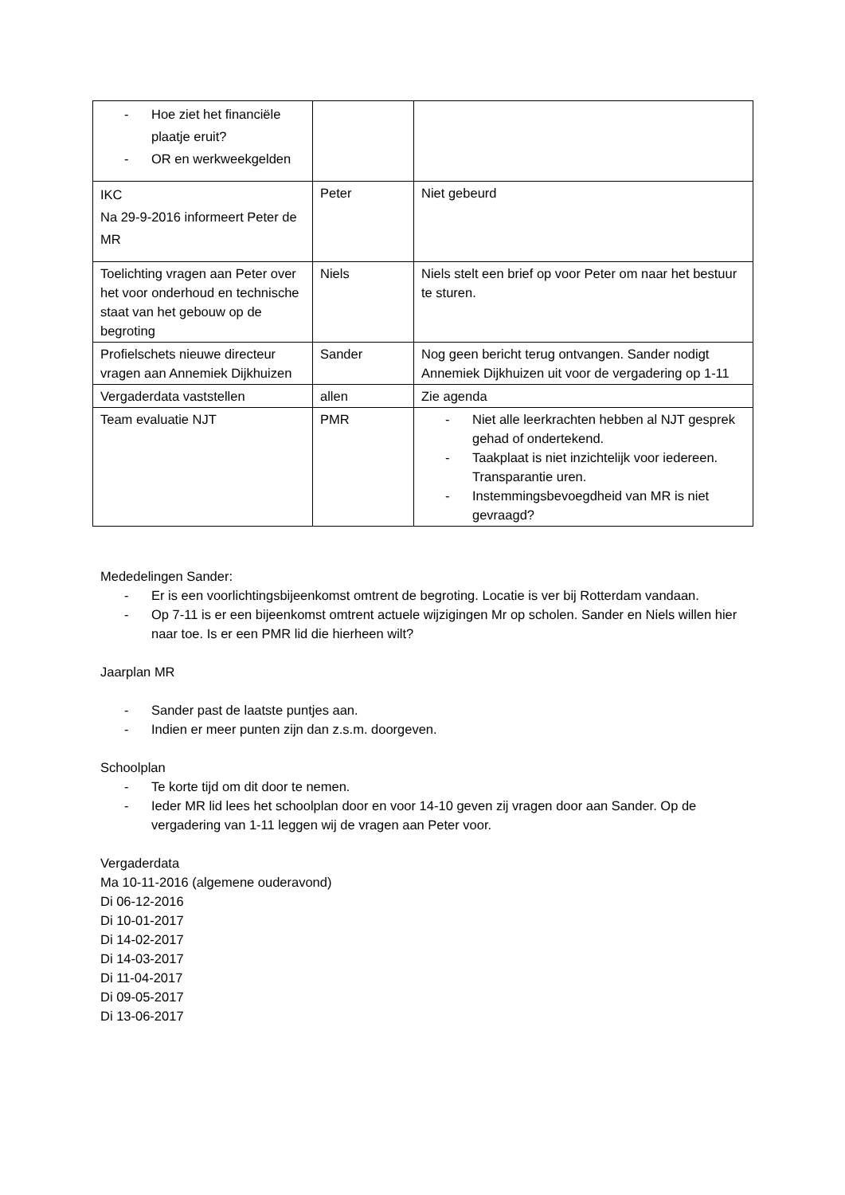| - Hoe ziet het financiële plaatje eruit? - OR en werkweekgelden | | |
| IKC Na 29-9-2016 informeert Peter de MR | Peter | Niet gebeurd |
| Toelichting vragen aan Peter over het voor onderhoud en technische staat van het gebouw op de begroting | Niels | Niels stelt een brief op voor Peter om naar het bestuur te sturen. |
| Profielschets nieuwe directeur vragen aan Annemiek Dijkhuizen | Sander | Nog geen bericht terug ontvangen. Sander nodigt Annemiek Dijkhuizen uit voor de vergadering op 1-11 |
| Vergaderdata vaststellen | allen | Zie agenda |
| Team evaluatie NJT | PMR | - Niet alle leerkrachten hebben al NJT gesprek gehad of ondertekend. - Taakplaat is niet inzichtelijk voor iedereen. Transparantie uren. - Instemmingsbevoegdheid van MR is niet gevraagd? |
Mededelingen Sander:
- Er is een voorlichtingsbijeenkomst omtrent de begroting. Locatie is ver bij Rotterdam vandaan.
- Op 7-11 is er een bijeenkomst omtrent actuele wijzigingen Mr op scholen. Sander en Niels willen hier naar toe. Is er een PMR lid die hierheen wilt?
Jaarplan MR
- Sander past de laatste puntjes aan.
- Indien er meer punten zijn dan z.s.m. doorgeven.
Schoolplan
- Te korte tijd om dit door te nemen.
- Ieder MR lid lees het schoolplan door en voor 14-10 geven zij vragen door aan Sander. Op de vergadering van 1-11 leggen wij de vragen aan Peter voor.
Vergaderdata
Ma 10-11-2016 (algemene ouderavond)
Di 06-12-2016
Di 10-01-2017
Di 14-02-2017
Di 14-03-2017
Di 11-04-2017
Di 09-05-2017
Di 13-06-2017